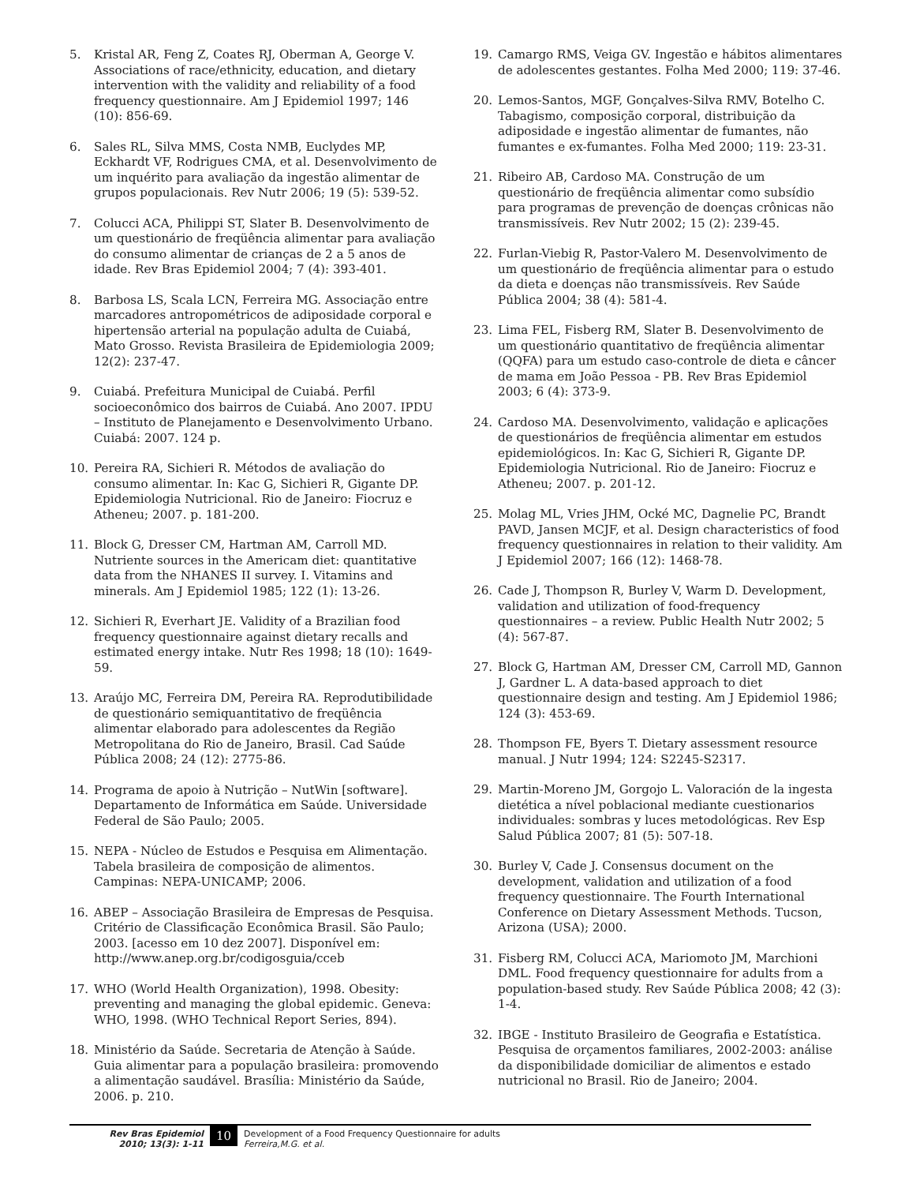5. Kristal AR, Feng Z, Coates RJ, Oberman A, George V. Associations of race/ethnicity, education, and dietary intervention with the validity and reliability of a food frequency questionnaire. Am J Epidemiol 1997; 146 (10): 856-69.
6. Sales RL, Silva MMS, Costa NMB, Euclydes MP, Eckhardt VF, Rodrigues CMA, et al. Desenvolvimento de um inquérito para avaliação da ingestão alimentar de grupos populacionais. Rev Nutr 2006; 19 (5): 539-52.
7. Colucci ACA, Philippi ST, Slater B. Desenvolvimento de um questionário de freqüência alimentar para avaliação do consumo alimentar de crianças de 2 a 5 anos de idade. Rev Bras Epidemiol 2004; 7 (4): 393-401.
8. Barbosa LS, Scala LCN, Ferreira MG. Associação entre marcadores antropométricos de adiposidade corporal e hipertensão arterial na população adulta de Cuiabá, Mato Grosso. Revista Brasileira de Epidemiologia 2009; 12(2): 237-47.
9. Cuiabá. Prefeitura Municipal de Cuiabá. Perfil socioeconômico dos bairros de Cuiabá. Ano 2007. IPDU – Instituto de Planejamento e Desenvolvimento Urbano. Cuiabá: 2007. 124 p.
10. Pereira RA, Sichieri R. Métodos de avaliação do consumo alimentar. In: Kac G, Sichieri R, Gigante DP. Epidemiologia Nutricional. Rio de Janeiro: Fiocruz e Atheneu; 2007. p. 181-200.
11. Block G, Dresser CM, Hartman AM, Carroll MD. Nutriente sources in the Americam diet: quantitative data from the NHANES II survey. I. Vitamins and minerals. Am J Epidemiol 1985; 122 (1): 13-26.
12. Sichieri R, Everhart JE. Validity of a Brazilian food frequency questionnaire against dietary recalls and estimated energy intake. Nutr Res 1998; 18 (10): 1649-59.
13. Araújo MC, Ferreira DM, Pereira RA. Reprodutibilidade de questionário semiquantitativo de freqüência alimentar elaborado para adolescentes da Região Metropolitana do Rio de Janeiro, Brasil. Cad Saúde Pública 2008; 24 (12): 2775-86.
14. Programa de apoio à Nutrição – NutWin [software]. Departamento de Informática em Saúde. Universidade Federal de São Paulo; 2005.
15. NEPA - Núcleo de Estudos e Pesquisa em Alimentação. Tabela brasileira de composição de alimentos. Campinas: NEPA-UNICAMP; 2006.
16. ABEP – Associação Brasileira de Empresas de Pesquisa. Critério de Classificação Econômica Brasil. São Paulo; 2003. [acesso em 10 dez 2007]. Disponível em: http://www.anep.org.br/codigosguia/cceb
17. WHO (World Health Organization), 1998. Obesity: preventing and managing the global epidemic. Geneva: WHO, 1998. (WHO Technical Report Series, 894).
18. Ministério da Saúde. Secretaria de Atenção à Saúde. Guia alimentar para a população brasileira: promovendo a alimentação saudável. Brasília: Ministério da Saúde, 2006. p. 210.
19. Camargo RMS, Veiga GV. Ingestão e hábitos alimentares de adolescentes gestantes. Folha Med 2000; 119: 37-46.
20. Lemos-Santos, MGF, Gonçalves-Silva RMV, Botelho C. Tabagismo, composição corporal, distribuição da adiposidade e ingestão alimentar de fumantes, não fumantes e ex-fumantes. Folha Med 2000; 119: 23-31.
21. Ribeiro AB, Cardoso MA. Construção de um questionário de freqüência alimentar como subsídio para programas de prevenção de doenças crônicas não transmissíveis. Rev Nutr 2002; 15 (2): 239-45.
22. Furlan-Viebig R, Pastor-Valero M. Desenvolvimento de um questionário de freqüência alimentar para o estudo da dieta e doenças não transmissíveis. Rev Saúde Pública 2004; 38 (4): 581-4.
23. Lima FEL, Fisberg RM, Slater B. Desenvolvimento de um questionário quantitativo de freqüência alimentar (QQFA) para um estudo caso-controle de dieta e câncer de mama em João Pessoa - PB. Rev Bras Epidemiol 2003; 6 (4): 373-9.
24. Cardoso MA. Desenvolvimento, validação e aplicações de questionários de freqüência alimentar em estudos epidemiológicos. In: Kac G, Sichieri R, Gigante DP. Epidemiologia Nutricional. Rio de Janeiro: Fiocruz e Atheneu; 2007. p. 201-12.
25. Molag ML, Vries JHM, Ocké MC, Dagnelie PC, Brandt PAVD, Jansen MCJF, et al. Design characteristics of food frequency questionnaires in relation to their validity. Am J Epidemiol 2007; 166 (12): 1468-78.
26. Cade J, Thompson R, Burley V, Warm D. Development, validation and utilization of food-frequency questionnaires – a review. Public Health Nutr 2002; 5 (4): 567-87.
27. Block G, Hartman AM, Dresser CM, Carroll MD, Gannon J, Gardner L. A data-based approach to diet questionnaire design and testing. Am J Epidemiol 1986; 124 (3): 453-69.
28. Thompson FE, Byers T. Dietary assessment resource manual. J Nutr 1994; 124: S2245-S2317.
29. Martin-Moreno JM, Gorgojo L. Valoración de la ingesta dietética a nível poblacional mediante cuestionarios individuales: sombras y luces metodológicas. Rev Esp Salud Pública 2007; 81 (5): 507-18.
30. Burley V, Cade J. Consensus document on the development, validation and utilization of a food frequency questionnaire. The Fourth International Conference on Dietary Assessment Methods. Tucson, Arizona (USA); 2000.
31. Fisberg RM, Colucci ACA, Mariomoto JM, Marchioni DML. Food frequency questionnaire for adults from a population-based study. Rev Saúde Pública 2008; 42 (3): 1-4.
32. IBGE - Instituto Brasileiro de Geografia e Estatística. Pesquisa de orçamentos familiares, 2002-2003: análise da disponibilidade domiciliar de alimentos e estado nutricional no Brasil. Rio de Janeiro; 2004.
Rev Bras Epidemiol
2010; 13(3): 1-11
10
Development of a Food Frequency Questionnaire for adults
Ferreira,M.G. et al.